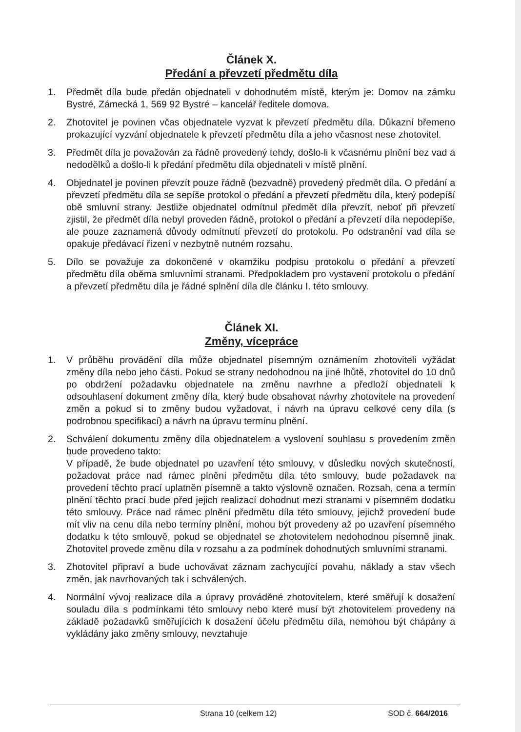Článek X.
Předání a převzetí předmětu díla
1. Předmět díla bude předán objednateli v dohodnutém místě, kterým je: Domov na zámku Bystré, Zámecká 1, 569 92 Bystré – kancelář ředitele domova.
2. Zhotovitel je povinen včas objednatele vyzvat k převzetí předmětu díla. Důkazní břemeno prokazující vyzvání objednatele k převzetí předmětu díla a jeho včasnost nese zhotovitel.
3. Předmět díla je považován za řádně provedený tehdy, došlo-li k včasnému plnění bez vad a nedodělků a došlo-li k předání předmětu díla objednateli v místě plnění.
4. Objednatel je povinen převzít pouze řádně (bezvadně) provedený předmět díla. O předání a převzetí předmětu díla se sepíše protokol o předání a převzetí předmětu díla, který podepíší obě smluvní strany. Jestliže objednatel odmítnul předmět díla převzít, neboť při převzetí zjistil, že předmět díla nebyl proveden řádně, protokol o předání a převzetí díla nepodepíše, ale pouze zaznamená důvody odmítnutí převzetí do protokolu. Po odstranění vad díla se opakuje předávací řízení v nezbytně nutném rozsahu.
5. Dílo se považuje za dokončené v okamžiku podpisu protokolu o předání a převzetí předmětu díla oběma smluvními stranami. Předpokladem pro vystavení protokolu o předání a převzetí předmětu díla je řádné splnění díla dle článku I. této smlouvy.
Článek XI.
Změny, vícepráce
1. V průběhu provádění díla může objednatel písemným oznámením zhotoviteli vyžádat změny díla nebo jeho části. Pokud se strany nedohodnou na jiné lhůtě, zhotovitel do 10 dnů po obdržení požadavku objednatele na změnu navrhne a předloží objednateli k odsouhlasení dokument změny díla, který bude obsahovat návrhy zhotovitele na provedení změn a pokud si to změny budou vyžadovat, i návrh na úpravu celkové ceny díla (s podrobnou specifikací) a návrh na úpravu termínu plnění.
2. Schválení dokumentu změny díla objednatelem a vyslovení souhlasu s provedením změn bude provedeno takto:
V případě, že bude objednatel po uzavření této smlouvy, v důsledku nových skutečností, požadovat práce nad rámec plnění předmětu díla této smlouvy, bude požadavek na provedení těchto prací uplatněn písemně a takto výslovně označen. Rozsah, cena a termín plnění těchto prací bude před jejich realizací dohodnut mezi stranami v písemném dodatku této smlouvy. Práce nad rámec plnění předmětu díla této smlouvy, jejichž provedení bude mít vliv na cenu díla nebo termíny plnění, mohou být provedeny až po uzavření písemného dodatku k této smlouvě, pokud se objednatel se zhotovitelem nedohodnou písemně jinak. Zhotovitel provede změnu díla v rozsahu a za podmínek dohodnutých smluvními stranami.
3. Zhotovitel připraví a bude uchovávat záznam zachycující povahu, náklady a stav všech změn, jak navrhovaných tak i schválených.
4. Normální vývoj realizace díla a úpravy prováděné zhotovitelem, které směřují k dosažení souladu díla s podmínkami této smlouvy nebo které musí být zhotovitelem provedeny na základě požadavků směřujících k dosažení účelu předmětu díla, nemohou být chápány a vykládány jako změny smlouvy, nevztahuje
Strana 10 (celkem 12) SOD č. 664/2016